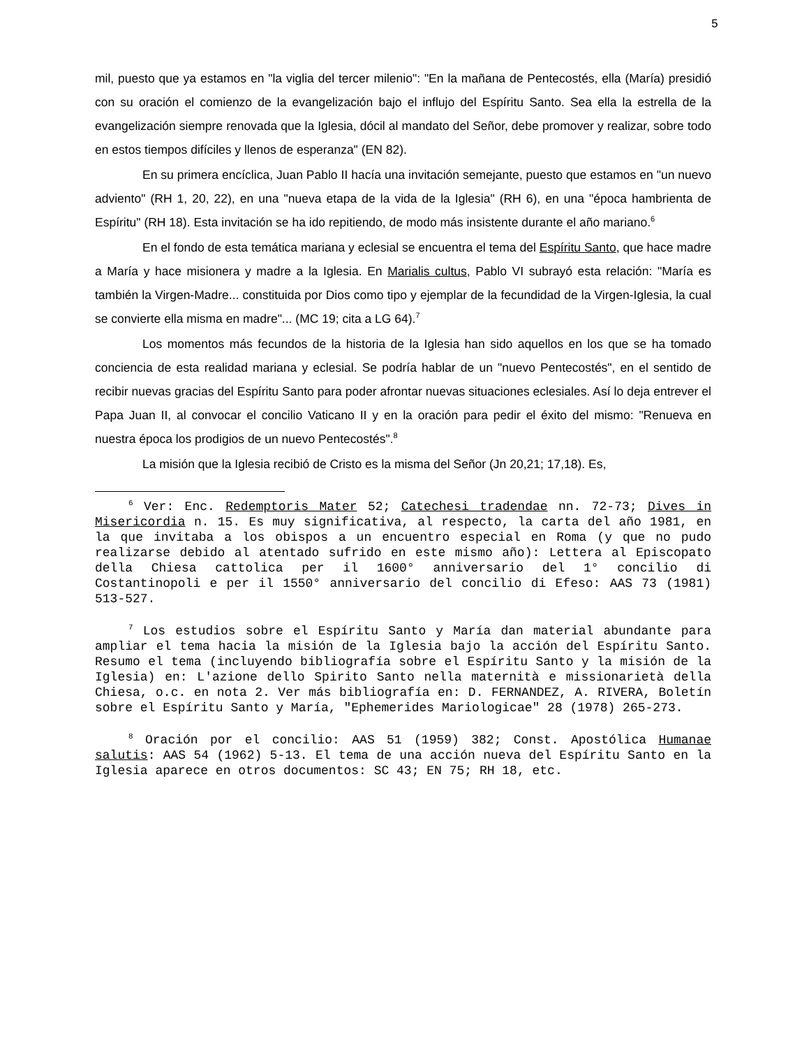5
mil, puesto que ya estamos en "la viglia del tercer milenio": "En la mañana de Pentecostés, ella (María) presidió con su oración el comienzo de la evangelización bajo el influjo del Espíritu Santo. Sea ella la estrella de la evangelización siempre renovada que la Iglesia, dócil al mandato del Señor, debe promover y realizar, sobre todo en estos tiempos difíciles y llenos de esperanza" (EN 82).
En su primera encíclica, Juan Pablo II hacía una invitación semejante, puesto que estamos en "un nuevo adviento" (RH 1, 20, 22), en una "nueva etapa de la vida de la Iglesia" (RH 6), en una "época hambrienta de Espíritu" (RH 18). Esta invitación se ha ido repitiendo, de modo más insistente durante el año mariano.<sup>6</sup>
En el fondo de esta temática mariana y eclesial se encuentra el tema del Espíritu Santo, que hace madre a María y hace misionera y madre a la Iglesia. En Marialis cultus, Pablo VI subrayó esta relación: "María es también la Virgen-Madre... constituida por Dios como tipo y ejemplar de la fecundidad de la Virgen-Iglesia, la cual se convierte ella misma en madre"... (MC 19; cita a LG 64).<sup>7</sup>
Los momentos más fecundos de la historia de la Iglesia han sido aquellos en los que se ha tomado conciencia de esta realidad mariana y eclesial. Se podría hablar de un "nuevo Pentecostés", en el sentido de recibir nuevas gracias del Espíritu Santo para poder afrontar nuevas situaciones eclesiales. Así lo deja entrever el Papa Juan II, al convocar el concilio Vaticano II y en la oración para pedir el éxito del mismo: "Renueva en nuestra época los prodigios de un nuevo Pentecostés".<sup>8</sup>
La misión que la Iglesia recibió de Cristo es la misma del Señor (Jn 20,21; 17,18). Es,
<sup>6</sup> Ver: Enc. Redemptoris Mater 52; Catechesi tradendae nn. 72-73; Dives in Misericordia n. 15. Es muy significativa, al respecto, la carta del año 1981, en la que invitaba a los obispos a un encuentro especial en Roma (y que no pudo realizarse debido al atentado sufrido en este mismo año): Lettera al Episcopato della Chiesa cattolica per il 1600° anniversario del 1° concilio di Costantinopoli e per il 1550° anniversario del concilio di Efeso: AAS 73 (1981) 513-527.
<sup>7</sup> Los estudios sobre el Espíritu Santo y María dan material abundante para ampliar el tema hacia la misión de la Iglesia bajo la acción del Espíritu Santo. Resumo el tema (incluyendo bibliografía sobre el Espíritu Santo y la misión de la Iglesia) en: L'azione dello Spirito Santo nella maternità e missionarietà della Chiesa, o.c. en nota 2. Ver más bibliografía en: D. FERNANDEZ, A. RIVERA, Boletín sobre el Espíritu Santo y María, "Ephemerides Mariologicae" 28 (1978) 265-273.
<sup>8</sup> Oración por el concilio: AAS 51 (1959) 382; Const. Apostólica Humanae salutis: AAS 54 (1962) 5-13. El tema de una acción nueva del Espíritu Santo en la Iglesia aparece en otros documentos: SC 43; EN 75; RH 18, etc.